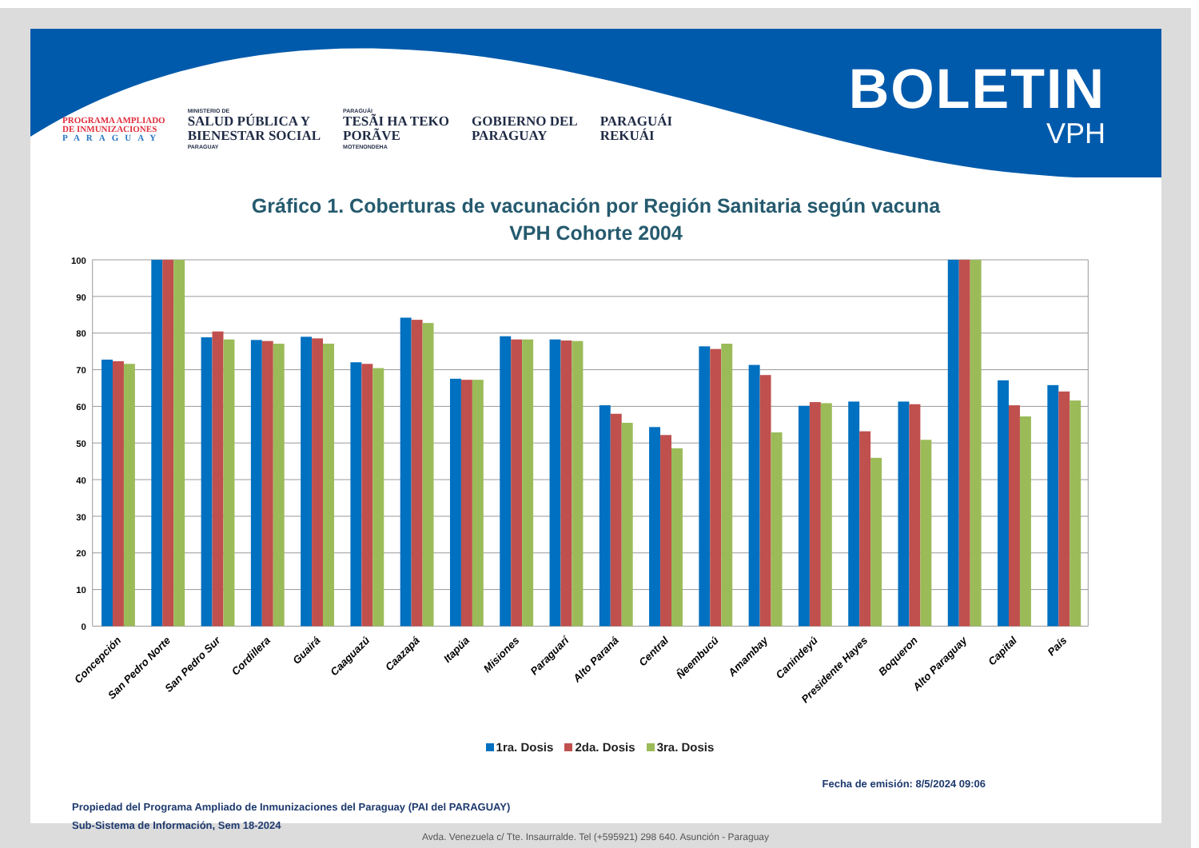PROGRAMA AMPLIADO
DE INMUNIZACIONES
PARAGUAY
MINISTERIO DE
SALUD PÚBLICA Y
BIENESTAR SOCIAL
PARAGUAY
PARAGUÁI
TESÃI HA TEKO
PORÃVE
MOTENONDEHA
GOBIERNO DEL
PARAGUAY
PARAGUÁI
REKUÁI
BOLETIN
VPH
Gráfico 1. Coberturas de vacunación por Región Sanitaria según vacuna
VPH Cohorte 2004
100
90
80
70
60
50
40
30
20
10
0
Concepción
San Pedro Norte
San Pedro Sur
Cordillera
Guairá
Caaguazú
Caazapá
Itapúa
Misiones
Paraguarí
Alto Paraná
Central
Ñeembucú
Amambay
Canindeyú
Presidente Hayes
Boqueron
Alto Paraguay
Capital
País
1ra. Dosis 2da. Dosis 3ra. Dosis
Fecha de emisión: 8/5/2024 09:06
Propiedad del Programa Ampliado de Inmunizaciones del Paraguay (PAI del PARAGUAY)
Sub-Sistema de Información, Sem 18-2024
Avda. Venezuela c/ Tte. Insaurralde. Tel (+595921) 298 640. Asunción - Paraguay